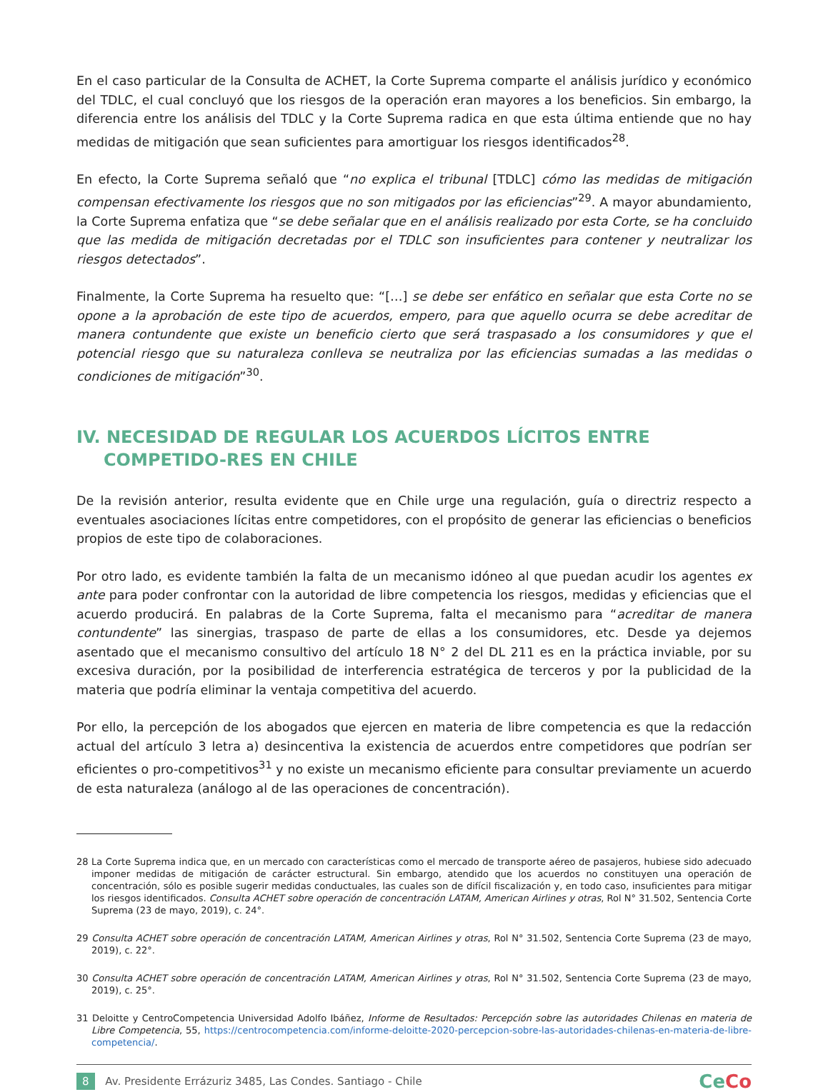En el caso particular de la Consulta de ACHET, la Corte Suprema comparte el análisis jurídico y económico del TDLC, el cual concluyó que los riesgos de la operación eran mayores a los beneficios. Sin embargo, la diferencia entre los análisis del TDLC y la Corte Suprema radica en que esta última entiende que no hay medidas de mitigación que sean suficientes para amortiguar los riesgos identificados<sup>28</sup>.
En efecto, la Corte Suprema señaló que “no explica el tribunal [TDLC] cómo las medidas de mitigación compensan efectivamente los riesgos que no son mitigados por las eficiencias”<sup>29</sup>. A mayor abundamiento, la Corte Suprema enfatiza que “se debe señalar que en el análisis realizado por esta Corte, se ha concluido que las medida de mitigación decretadas por el TDLC son insuficientes para contener y neutralizar los riesgos detectados”.
Finalmente, la Corte Suprema ha resuelto que: “[…] se debe ser enfático en señalar que esta Corte no se opone a la aprobación de este tipo de acuerdos, empero, para que aquello ocurra se debe acreditar de manera contundente que existe un beneficio cierto que será traspasado a los consumidores y que el potencial riesgo que su naturaleza conlleva se neutraliza por las eficiencias sumadas a las medidas o condiciones de mitigación”<sup>30</sup>.
IV. NECESIDAD DE REGULAR LOS ACUERDOS LÍCITOS ENTRE COMPETIDO-RES EN CHILE
De la revisión anterior, resulta evidente que en Chile urge una regulación, guía o directriz respecto a eventuales asociaciones lícitas entre competidores, con el propósito de generar las eficiencias o beneficios propios de este tipo de colaboraciones.
Por otro lado, es evidente también la falta de un mecanismo idóneo al que puedan acudir los agentes ex ante para poder confrontar con la autoridad de libre competencia los riesgos, medidas y eficiencias que el acuerdo producirá. En palabras de la Corte Suprema, falta el mecanismo para “acreditar de manera contundente” las sinergias, traspaso de parte de ellas a los consumidores, etc. Desde ya dejemos asentado que el mecanismo consultivo del artículo 18 N° 2 del DL 211 es en la práctica inviable, por su excesiva duración, por la posibilidad de interferencia estratégica de terceros y por la publicidad de la materia que podría eliminar la ventaja competitiva del acuerdo.
Por ello, la percepción de los abogados que ejercen en materia de libre competencia es que la redacción actual del artículo 3 letra a) desincentiva la existencia de acuerdos entre competidores que podrían ser eficientes o pro-competitivos<sup>31</sup> y no existe un mecanismo eficiente para consultar previamente un acuerdo de esta naturaleza (análogo al de las operaciones de concentración).
28 La Corte Suprema indica que, en un mercado con características como el mercado de transporte aéreo de pasajeros, hubiese sido adecuado imponer medidas de mitigación de carácter estructural. Sin embargo, atendido que los acuerdos no constituyen una operación de concentración, sólo es posible sugerir medidas conductuales, las cuales son de difícil fiscalización y, en todo caso, insuficientes para mitigar los riesgos identificados. Consulta ACHET sobre operación de concentración LATAM, American Airlines y otras, Rol N° 31.502, Sentencia Corte Suprema (23 de mayo, 2019), c. 24°.
29 Consulta ACHET sobre operación de concentración LATAM, American Airlines y otras, Rol N° 31.502, Sentencia Corte Suprema (23 de mayo, 2019), c. 22°.
30 Consulta ACHET sobre operación de concentración LATAM, American Airlines y otras, Rol N° 31.502, Sentencia Corte Suprema (23 de mayo, 2019), c. 25°.
31 Deloitte y CentroCompetencia Universidad Adolfo Ibáñez, Informe de Resultados: Percepción sobre las autoridades Chilenas en materia de Libre Competencia, 55, https://centrocompetencia.com/informe-deloitte-2020-percepcion-sobre-las-autoridades-chilenas-en-materia-de-libre-competencia/.
8 Av. Presidente Errázuriz 3485, Las Condes. Santiago - Chile
CeCo